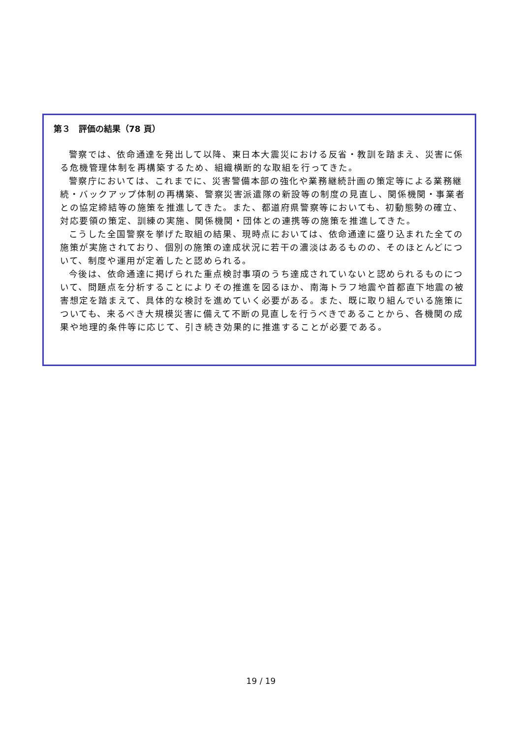第３　評価の結果（78 頁）
警察では、依命通達を発出して以降、東日本大震災における反省・教訓を踏まえ、災害に係る危機管理体制を再構築するため、組織横断的な取組を行ってきた。
警察庁においては、これまでに、災害警備本部の強化や業務継続計画の策定等による業務継続・バックアップ体制の再構築、警察災害派遣隊の新設等の制度の見直し、関係機関・事業者との協定締結等の施策を推進してきた。また、都道府県警察等においても、初動態勢の確立、対応要領の策定、訓練の実施、関係機関・団体との連携等の施策を推進してきた。
こうした全国警察を挙げた取組の結果、現時点においては、依命通達に盛り込まれた全ての施策が実施されており、個別の施策の達成状況に若干の濃淡はあるものの、そのほとんどについて、制度や運用が定着したと認められる。
今後は、依命通達に掲げられた重点検討事項のうち達成されていないと認められるものについて、問題点を分析することによりその推進を図るほか、南海トラフ地震や首都直下地震の被害想定を踏まえて、具体的な検討を進めていく必要がある。また、既に取り組んでいる施策についても、来るべき大規模災害に備えて不断の見直しを行うべきであることから、各機関の成果や地理的条件等に応じて、引き続き効果的に推進することが必要である。
19 / 19